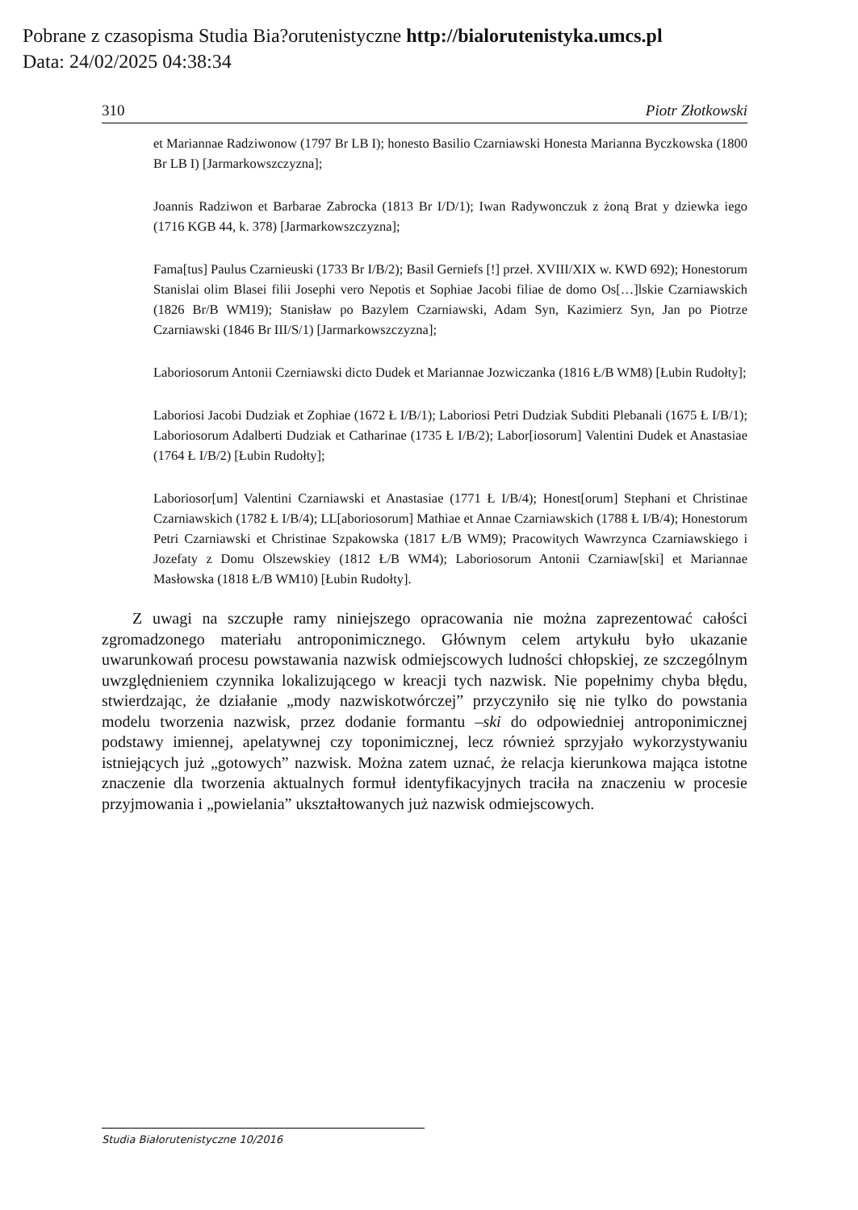Pobrane z czasopisma Studia Bia?orutenistyczne http://bialorutenistyka.umcs.pl
Data: 24/02/2025 04:38:34
310 Piotr Złotkowski
et Mariannae Radziwonow (1797 Br LB I); honesto Basilio Czarniawski Honesta Marianna Byczkowska (1800 Br LB I) [Jarmarkowszczyzna];
Joannis Radziwon et Barbarae Zabrocka (1813 Br I/D/1); Iwan Radywonczuk z żoną Brat y dziewka iego (1716 KGB 44, k. 378) [Jarmarkowszczyzna];
Fama[tus] Paulus Czarnieuski (1733 Br I/B/2); Basil Gerniefs [!] przeł. XVIII/XIX w. KWD 692); Honestorum Stanislai olim Blasei filii Josephi vero Nepotis et Sophiae Jacobi filiae de domo Os[…]lskie Czarniawskich (1826 Br/B WM19); Stanisław po Bazylem Czarniawski, Adam Syn, Kazimierz Syn, Jan po Piotrze Czarniawski (1846 Br III/S/1) [Jarmarkowszczyzna];
Laboriosorum Antonii Czerniawski dicto Dudek et Mariannae Jozwiczanka (1816 Ł/B WM8) [Łubin Rudołty];
Laboriosi Jacobi Dudziak et Zophiae (1672 Ł I/B/1); Laboriosi Petri Dudziak Subditi Plebanali (1675 Ł I/B/1); Laboriosorum Adalberti Dudziak et Catharinae (1735 Ł I/B/2); Labor[iosorum] Valentini Dudek et Anastasiae (1764 Ł I/B/2) [Łubin Rudołty];
Laboriosor[um] Valentini Czarniawski et Anastasiae (1771 Ł I/B/4); Honest[orum] Stephani et Christinae Czarniawskich (1782 Ł I/B/4); LL[aboriosorum] Mathiae et Annae Czarniawskich (1788 Ł I/B/4); Honestorum Petri Czarniawski et Christinae Szpakowska (1817 Ł/B WM9); Pracowitych Wawrzynca Czarniawskiego i Jozefaty z Domu Olszewskiey (1812 Ł/B WM4); Laboriosorum Antonii Czarniaw[ski] et Mariannae Masłowska (1818 Ł/B WM10) [Łubin Rudołty].
Z uwagi na szczupłe ramy niniejszego opracowania nie można zaprezentować całości zgromadzonego materiału antroponimicznego. Głównym celem artykułu było ukazanie uwarunkowań procesu powstawania nazwisk odmiejscowych ludności chłopskiej, ze szczególnym uwzględnieniem czynnika lokalizującego w kreacji tych nazwisk. Nie popełnimy chyba błędu, stwierdzając, że działanie „mody nazwiskotwórczej” przyczyniło się nie tylko do powstania modelu tworzenia nazwisk, przez dodanie formantu –ski do odpowiedniej antroponimicznej podstawy imiennej, apelatywnej czy toponimicznej, lecz również sprzyjało wykorzystywaniu istniejących już „gotowych” nazwisk. Można zatem uznać, że relacja kierunkowa mająca istotne znaczenie dla tworzenia aktualnych formuł identyfikacyjnych traciła na znaczeniu w procesie przyjmowania i „powielania” ukształtowanych już nazwisk odmiejscowych.
Studia Białorutenistyczne 10/2016